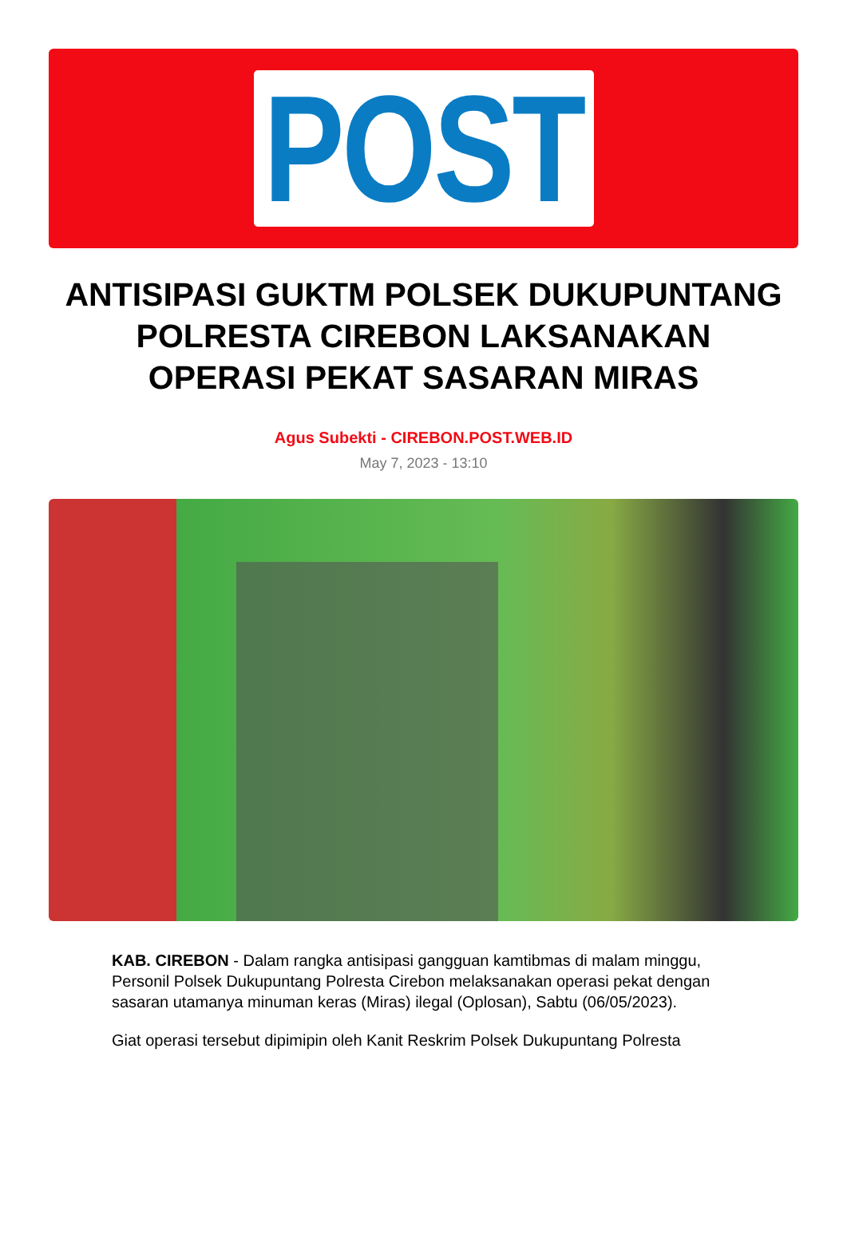POST
ANTISIPASI GUKTM POLSEK DUKUPUNTANG POLRESTA CIREBON LAKSANAKAN OPERASI PEKAT SASARAN MIRAS
Agus Subekti - CIREBON.POST.WEB.ID
May 7, 2023 - 13:10
KAB. CIREBON - Dalam rangka antisipasi gangguan kamtibmas di malam minggu, Personil Polsek Dukupuntang Polresta Cirebon melaksanakan operasi pekat dengan sasaran utamanya minuman keras (Miras) ilegal (Oplosan), Sabtu (06/05/2023).
Giat operasi tersebut dipimipin oleh Kanit Reskrim Polsek Dukupuntang Polresta